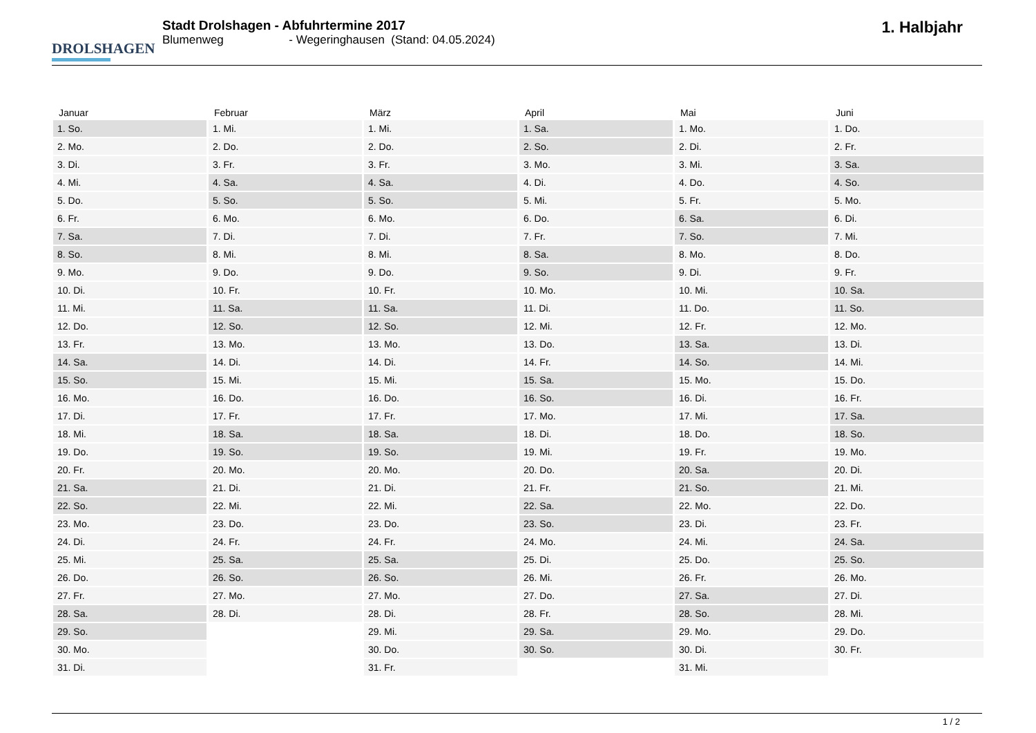DROLSHAGEN
Stadt Drolshagen - Abfuhrtermine 2017
Blumenweg - Wegeringhausen (Stand: 04.05.2024)
1. Halbjahr
| Januar | Februar | März | April | Mai | Juni |
| --- | --- | --- | --- | --- | --- |
| 1. So. | 1. Mi. | 1. Mi. | 1. Sa. | 1. Mo. | 1. Do. |
| 2. Mo. | 2. Do. | 2. Do. | 2. So. | 2. Di. | 2. Fr. |
| 3. Di. | 3. Fr. | 3. Fr. | 3. Mo. | 3. Mi. | 3. Sa. |
| 4. Mi. | 4. Sa. | 4. Sa. | 4. Di. | 4. Do. | 4. So. |
| 5. Do. | 5. So. | 5. So. | 5. Mi. | 5. Fr. | 5. Mo. |
| 6. Fr. | 6. Mo. | 6. Mo. | 6. Do. | 6. Sa. | 6. Di. |
| 7. Sa. | 7. Di. | 7. Di. | 7. Fr. | 7. So. | 7. Mi. |
| 8. So. | 8. Mi. | 8. Mi. | 8. Sa. | 8. Mo. | 8. Do. |
| 9. Mo. | 9. Do. | 9. Do. | 9. So. | 9. Di. | 9. Fr. |
| 10. Di. | 10. Fr. | 10. Fr. | 10. Mo. | 10. Mi. | 10. Sa. |
| 11. Mi. | 11. Sa. | 11. Sa. | 11. Di. | 11. Do. | 11. So. |
| 12. Do. | 12. So. | 12. So. | 12. Mi. | 12. Fr. | 12. Mo. |
| 13. Fr. | 13. Mo. | 13. Mo. | 13. Do. | 13. Sa. | 13. Di. |
| 14. Sa. | 14. Di. | 14. Di. | 14. Fr. | 14. So. | 14. Mi. |
| 15. So. | 15. Mi. | 15. Mi. | 15. Sa. | 15. Mo. | 15. Do. |
| 16. Mo. | 16. Do. | 16. Do. | 16. So. | 16. Di. | 16. Fr. |
| 17. Di. | 17. Fr. | 17. Fr. | 17. Mo. | 17. Mi. | 17. Sa. |
| 18. Mi. | 18. Sa. | 18. Sa. | 18. Di. | 18. Do. | 18. So. |
| 19. Do. | 19. So. | 19. So. | 19. Mi. | 19. Fr. | 19. Mo. |
| 20. Fr. | 20. Mo. | 20. Mo. | 20. Do. | 20. Sa. | 20. Di. |
| 21. Sa. | 21. Di. | 21. Di. | 21. Fr. | 21. So. | 21. Mi. |
| 22. So. | 22. Mi. | 22. Mi. | 22. Sa. | 22. Mo. | 22. Do. |
| 23. Mo. | 23. Do. | 23. Do. | 23. So. | 23. Di. | 23. Fr. |
| 24. Di. | 24. Fr. | 24. Fr. | 24. Mo. | 24. Mi. | 24. Sa. |
| 25. Mi. | 25. Sa. | 25. Sa. | 25. Di. | 25. Do. | 25. So. |
| 26. Do. | 26. So. | 26. So. | 26. Mi. | 26. Fr. | 26. Mo. |
| 27. Fr. | 27. Mo. | 27. Mo. | 27. Do. | 27. Sa. | 27. Di. |
| 28. Sa. | 28. Di. | 28. Di. | 28. Fr. | 28. So. | 28. Mi. |
| 29. So. | | 29. Mi. | 29. Sa. | 29. Mo. | 29. Do. |
| 30. Mo. | | 30. Do. | 30. So. | 30. Di. | 30. Fr. |
| 31. Di. | | 31. Fr. | | 31. Mi. | |
1 / 2